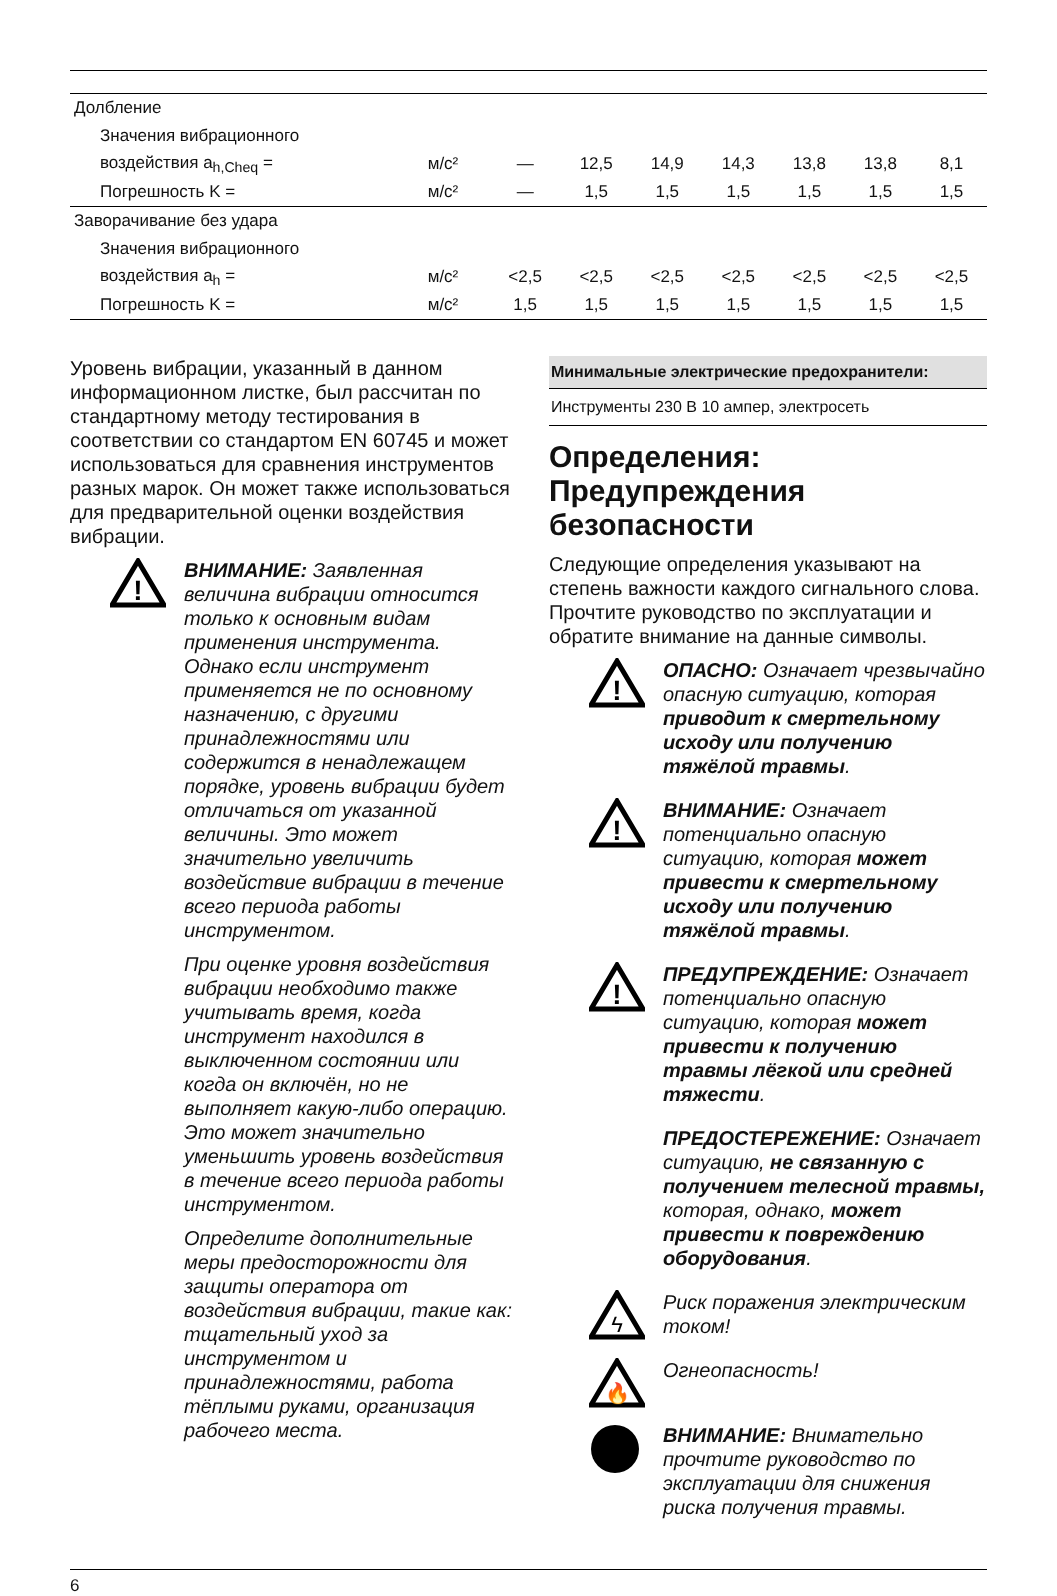| Долбление | | | | | | | | |
| Значения вибрационного | | | | | | | | |
| воздействия a<sub>h,Cheq</sub> = | м/с² | — | 12,5 | 14,9 | 14,3 | 13,8 | 13,8 | 8,1 |
| Погрешность K = | м/с² | — | 1,5 | 1,5 | 1,5 | 1,5 | 1,5 | 1,5 |
| Заворачивание без удара | | | | | | | | |
| Значения вибрационного | | | | | | | | |
| воздействия a<sub>h</sub> = | м/с² | <2,5 | <2,5 | <2,5 | <2,5 | <2,5 | <2,5 | <2,5 |
| Погрешность K = | м/с² | 1,5 | 1,5 | 1,5 | 1,5 | 1,5 | 1,5 | 1,5 |
Уровень вибрации, указанный в данном информационном листке, был рассчитан по стандартному методу тестирования в соответствии со стандартом EN 60745 и может использоваться для сравнения инструментов разных марок. Он может также использоваться для предварительной оценки воздействия вибрации.
!
ВНИМАНИЕ: Заявленная величина вибрации относится только к основным видам применения инструмента. Однако если инструмент применяется не по основному назначению, с другими принадлежностями или содержится в ненадлежащем порядке, уровень вибрации будет отличаться от указанной величины. Это может значительно увеличить воздействие вибрации в течение всего периода работы инструментом.
При оценке уровня воздействия вибрации необходимо также учитывать время, когда инструмент находился в выключенном состоянии или когда он включён, но не выполняет какую-либо операцию. Это может значительно уменьшить уровень воздействия в течение всего периода работы инструментом.
Определите дополнительные меры предосторожности для защиты оператора от воздействия вибрации, такие как: тщательный уход за инструментом и принадлежностями, работа тёплыми руками, организация рабочего места.
Минимальные электрические предохранители:
Инструменты 230 В 10 ампер, электросеть
Определения: Предупреждения безопасности
Следующие определения указывают на степень важности каждого сигнального слова. Прочтите руководство по эксплуатации и обратите внимание на данные символы.
!
ОПАСНО: Означает чрезвычайно опасную ситуацию, которая приводит к смертельному исходу или получению тяжёлой травмы.
!
ВНИМАНИЕ: Означает потенциально опасную ситуацию, которая может привести к смертельному исходу или получению тяжёлой травмы.
!
ПРЕДУПРЕЖДЕНИЕ: Означает потенциально опасную ситуацию, которая может привести к получению травмы лёгкой или средней тяжести.
ПРЕДОСТЕРЕЖЕНИЕ: Означает ситуацию, не связанную с получением телесной травмы, которая, однако, может привести к повреждению оборудования.
ϟ
Риск поражения электрическим током!
🔥
Огнеопасность!
ВНИМАНИЕ: Внимательно прочтите руководство по эксплуатации для снижения риска получения травмы.
6